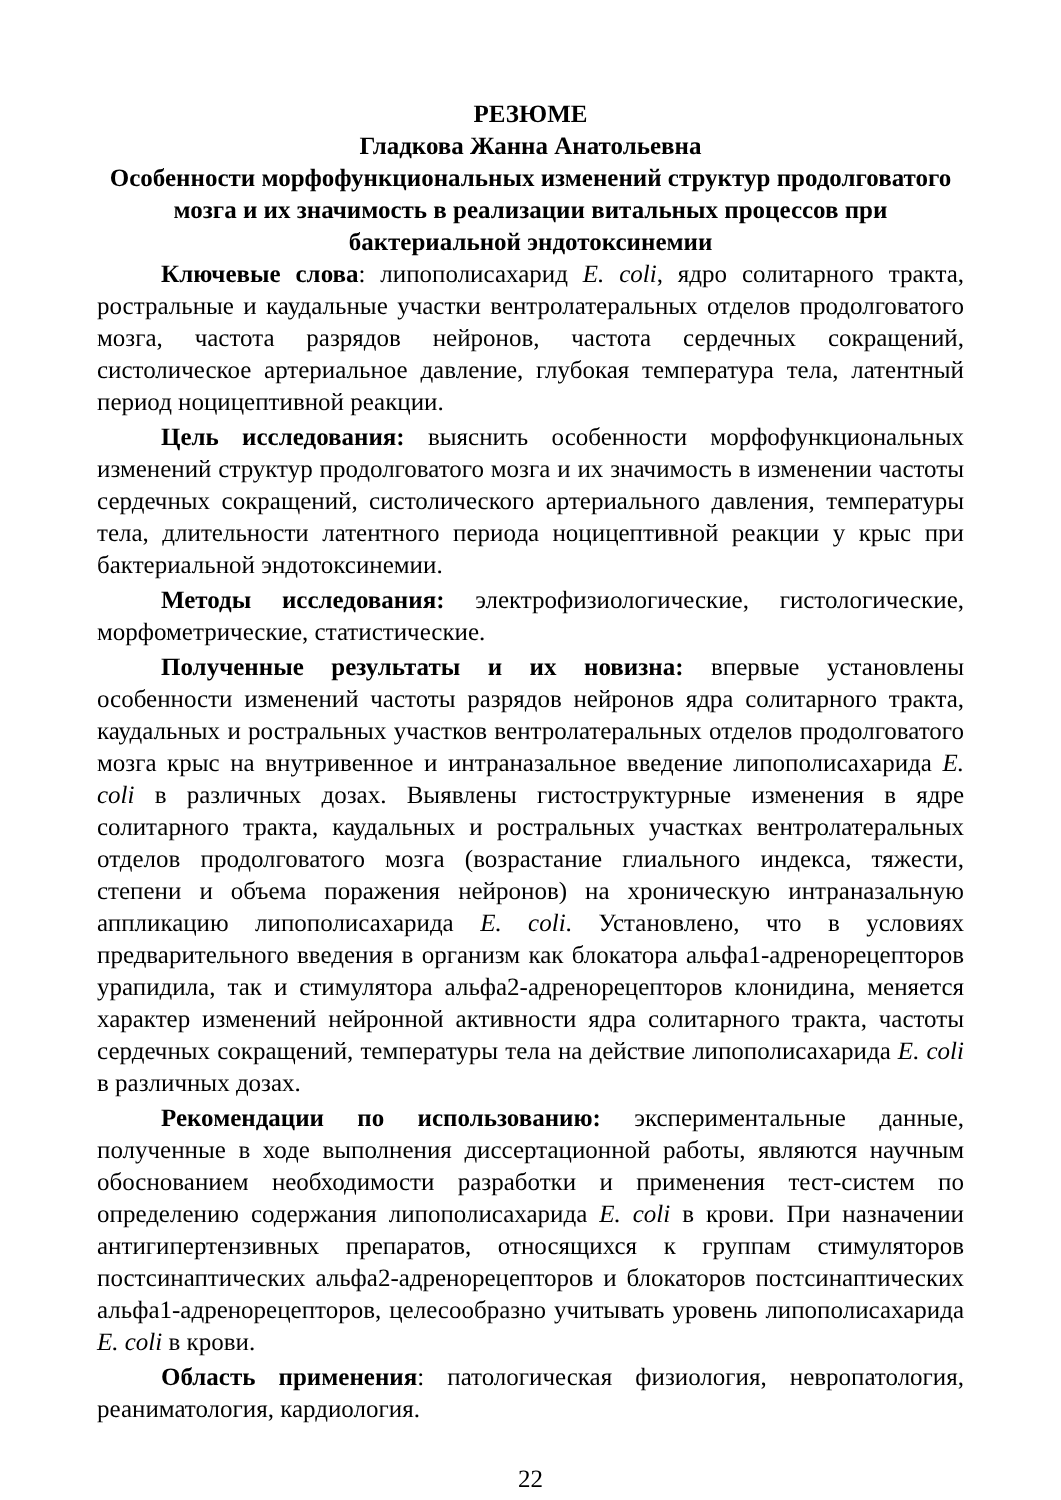РЕЗЮМЕ
Гладкова Жанна Анатольевна
Особенности морфофункциональных изменений структур продолговатого мозга и их значимость в реализации витальных процессов при бактериальной эндотоксинемии
Ключевые слова: липополисахарид E. coli, ядро солитарного тракта, ростральные и каудальные участки вентролатеральных отделов продолговатого мозга, частота разрядов нейронов, частота сердечных сокращений, систолическое артериальное давление, глубокая температура тела, латентный период ноцицептивной реакции.
Цель исследования: выяснить особенности морфофункциональных изменений структур продолговатого мозга и их значимость в изменении частоты сердечных сокращений, систолического артериального давления, температуры тела, длительности латентного периода ноцицептивной реакции у крыс при бактериальной эндотоксинемии.
Методы исследования: электрофизиологические, гистологические, морфометрические, статистические.
Полученные результаты и их новизна: впервые установлены особенности изменений частоты разрядов нейронов ядра солитарного тракта, каудальных и ростральных участков вентролатеральных отделов продолговатого мозга крыс на внутривенное и интраназальное введение липополисахарида E. coli в различных дозах. Выявлены гистоструктурные изменения в ядре солитарного тракта, каудальных и ростральных участках вентролатеральных отделов продолговатого мозга (возрастание глиального индекса, тяжести, степени и объема поражения нейронов) на хроническую интраназальную аппликацию липополисахарида E. coli. Установлено, что в условиях предварительного введения в организм как блокатора альфа1-адренорецепторов урапидила, так и стимулятора альфа2-адренорецепторов клонидина, меняется характер изменений нейронной активности ядра солитарного тракта, частоты сердечных сокращений, температуры тела на действие липополисахарида E. coli в различных дозах.
Рекомендации по использованию: экспериментальные данные, полученные в ходе выполнения диссертационной работы, являются научным обоснованием необходимости разработки и применения тест-систем по определению содержания липополисахарида E. coli в крови. При назначении антигипертензивных препаратов, относящихся к группам стимуляторов постсинаптических альфа2-адренорецепторов и блокаторов постсинаптических альфа1-адренорецепторов, целесообразно учитывать уровень липополисахарида E. coli в крови.
Область применения: патологическая физиология, невропатология, реаниматология, кардиология.
22